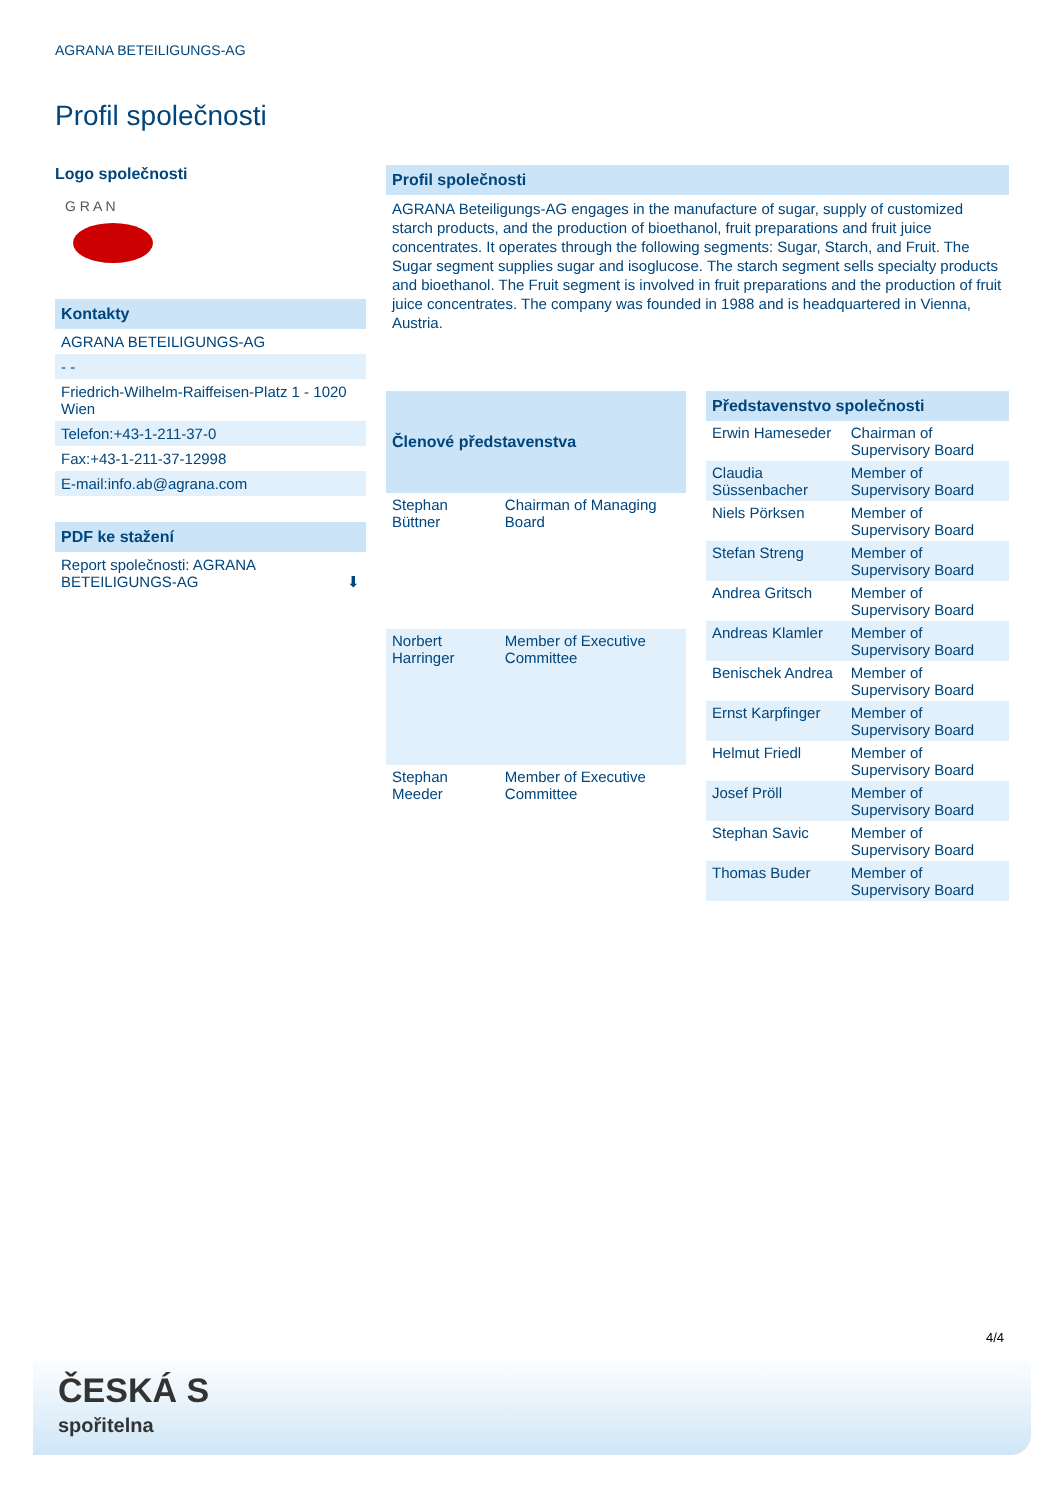AGRANA BETEILIGUNGS-AG
Profil společnosti
Logo společnosti
G R A N
Kontakty
AGRANA BETEILIGUNGS-AG
- -
Friedrich-Wilhelm-Raiffeisen-Platz 1 - 1020 Wien
Telefon:+43-1-211-37-0
Fax:+43-1-211-37-12998
E-mail:info.ab@agrana.com
PDF ke stažení
Report společnosti: AGRANA BETEILIGUNGS-AG ⬇
Profil společnosti
AGRANA Beteiligungs-AG engages in the manufacture of sugar, supply of customized starch products, and the production of bioethanol, fruit preparations and fruit juice concentrates. It operates through the following segments: Sugar, Starch, and Fruit. The Sugar segment supplies sugar and isoglucose. The starch segment sells specialty products and bioethanol. The Fruit segment is involved in fruit preparations and the production of fruit juice concentrates. The company was founded in 1988 and is headquartered in Vienna, Austria.
| Členové představenstva | |
| --- | --- |
| Stephan Büttner | Chairman of Managing Board |
| Norbert Harringer | Member of Executive Committee |
| Stephan Meeder | Member of Executive Committee |
| Představenstvo společnosti | |
| --- | --- |
| Erwin Hameseder | Chairman of Supervisory Board |
| Claudia Süssenbacher | Member of Supervisory Board |
| Niels Pörksen | Member of Supervisory Board |
| Stefan Streng | Member of Supervisory Board |
| Andrea Gritsch | Member of Supervisory Board |
| Andreas Klamler | Member of Supervisory Board |
| Benischek Andrea | Member of Supervisory Board |
| Ernst Karpfinger | Member of Supervisory Board |
| Helmut Friedl | Member of Supervisory Board |
| Josef Pröll | Member of Supervisory Board |
| Stephan Savic | Member of Supervisory Board |
| Thomas Buder | Member of Supervisory Board |
4/4
ČESKÁ S
spořitelna